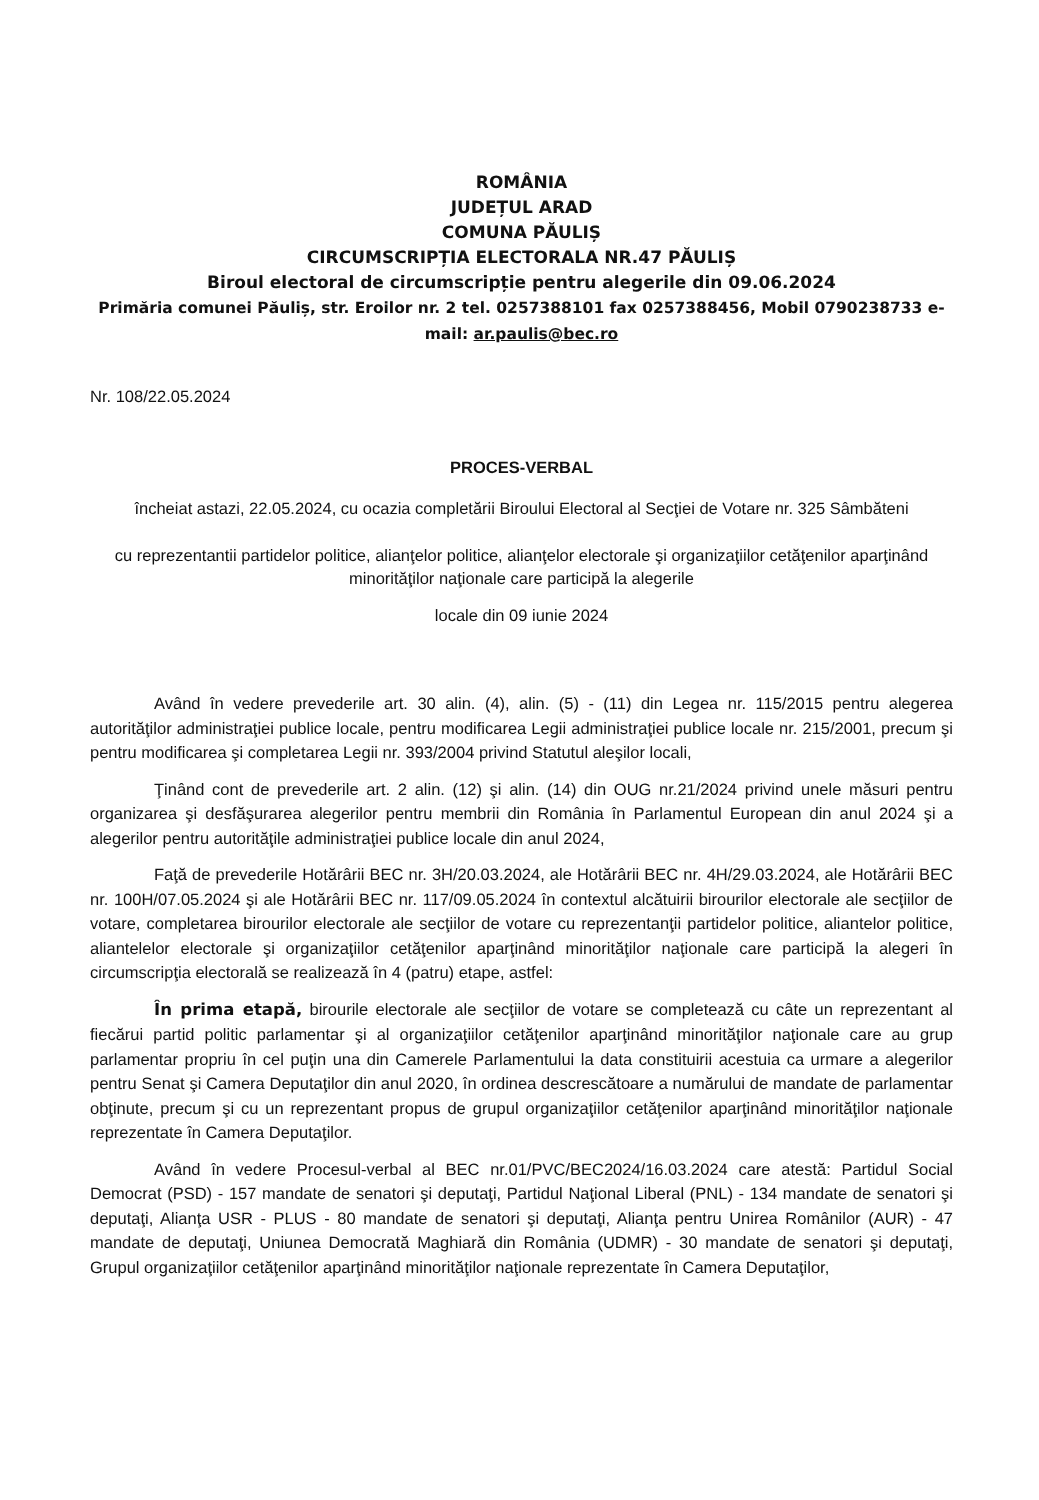ROMÂNIA
JUDEȚUL ARAD
COMUNA PĂULIȘ
CIRCUMSCRIPȚIA ELECTORALA NR.47 PĂULIȘ
Biroul electoral de circumscripție pentru alegerile din 09.06.2024
Primăria comunei Păuliș, str. Eroilor nr. 2 tel. 0257388101 fax 0257388456, Mobil 0790238733 e-mail: ar.paulis@bec.ro
Nr. 108/22.05.2024
PROCES-VERBAL
încheiat astazi, 22.05.2024, cu ocazia completării Biroului Electoral al Secţiei de Votare nr. 325 Sâmbăteni
cu reprezentantii partidelor politice, alianţelor politice, alianţelor electorale şi organizaţiilor cetăţenilor aparţinând minorităţilor naţionale care participă la alegerile
locale din 09 iunie 2024
Având în vedere prevederile art. 30 alin. (4), alin. (5) - (11) din Legea nr. 115/2015 pentru alegerea autorităţilor administraţiei publice locale, pentru modificarea Legii administraţiei publice locale nr. 215/2001, precum şi pentru modificarea şi completarea Legii nr. 393/2004 privind Statutul aleşilor locali,
Ţinând cont de prevederile art. 2 alin. (12) şi alin. (14) din OUG nr.21/2024 privind unele măsuri pentru organizarea şi desfăşurarea alegerilor pentru membrii din România în Parlamentul European din anul 2024 şi a alegerilor pentru autorităţile administraţiei publice locale din anul 2024,
Faţă de prevederile Hotărârii BEC nr. 3H/20.03.2024, ale Hotărârii BEC nr. 4H/29.03.2024, ale Hotărârii BEC nr. 100H/07.05.2024 şi ale Hotărârii BEC nr. 117/09.05.2024 în contextul alcătuirii birourilor electorale ale secţiilor de votare, completarea birourilor electorale ale secţiilor de votare cu reprezentanţii partidelor politice, aliantelor politice, aliantelelor electorale şi organizaţiilor cetăţenilor aparţinând minorităţilor naţionale care participă la alegeri în circumscripţia electorală se realizează în 4 (patru) etape, astfel:
În prima etapă, birourile electorale ale secţiilor de votare se completează cu câte un reprezentant al fiecărui partid politic parlamentar şi al organizaţiilor cetăţenilor aparţinând minorităţilor naţionale care au grup parlamentar propriu în cel puţin una din Camerele Parlamentului la data constituirii acestuia ca urmare a alegerilor pentru Senat şi Camera Deputaţilor din anul 2020, în ordinea descrescătoare a numărului de mandate de parlamentar obţinute, precum şi cu un reprezentant propus de grupul organizaţiilor cetăţenilor aparţinând minorităţilor naţionale reprezentate în Camera Deputaţilor.
Având în vedere Procesul-verbal al BEC nr.01/PVC/BEC2024/16.03.2024 care atestă: Partidul Social Democrat (PSD) - 157 mandate de senatori şi deputaţi, Partidul Naţional Liberal (PNL) - 134 mandate de senatori şi deputaţi, Alianţa USR - PLUS - 80 mandate de senatori şi deputaţi, Alianţa pentru Unirea Românilor (AUR) - 47 mandate de deputaţi, Uniunea Democrată Maghiară din România (UDMR) - 30 mandate de senatori şi deputaţi, Grupul organizaţiilor cetăţenilor aparţinând minorităţilor naţionale reprezentate în Camera Deputaţilor,